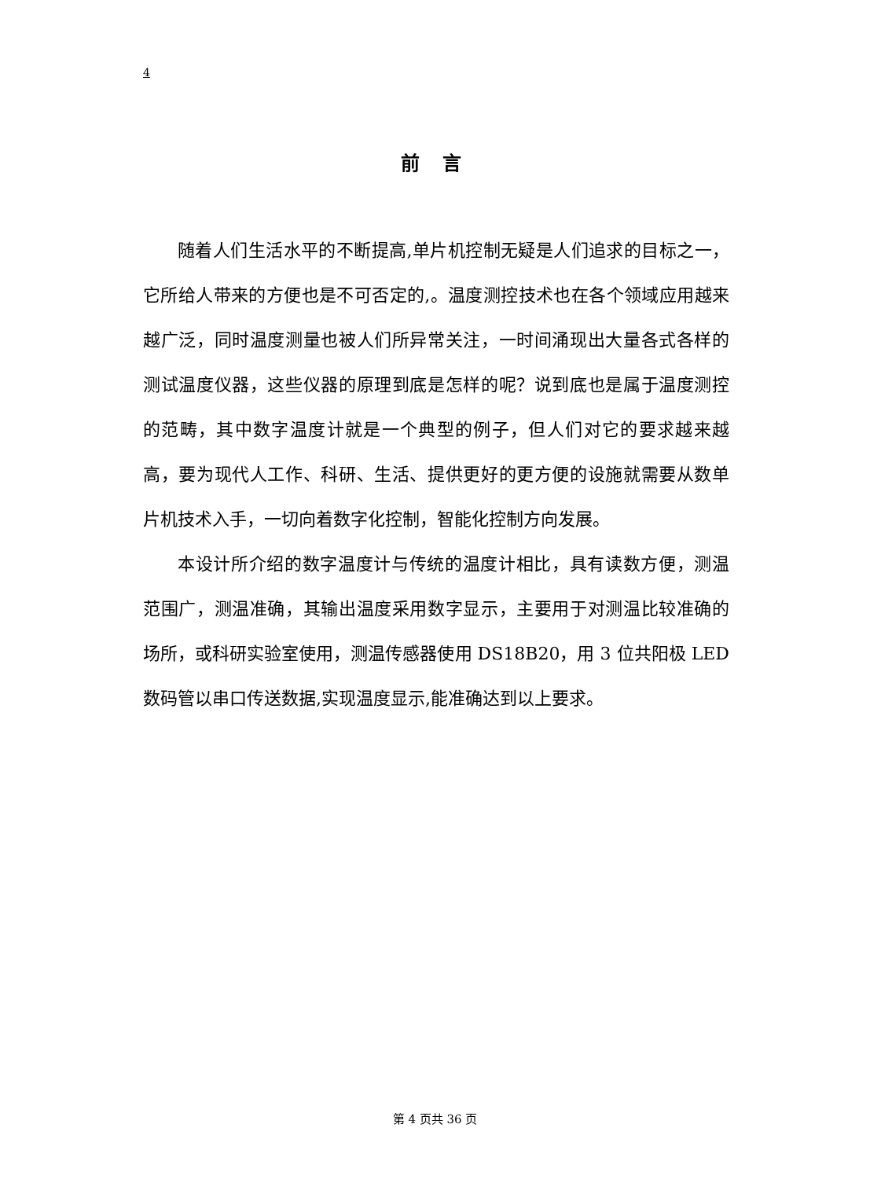4
前 言
随着人们生活水平的不断提高,单片机控制无疑是人们追求的目标之一，它所给人带来的方便也是不可否定的,。温度测控技术也在各个领域应用越来越广泛，同时温度测量也被人们所异常关注，一时间涌现出大量各式各样的测试温度仪器，这些仪器的原理到底是怎样的呢？说到底也是属于温度测控的范畴，其中数字温度计就是一个典型的例子，但人们对它的要求越来越高，要为现代人工作、科研、生活、提供更好的更方便的设施就需要从数单片机技术入手，一切向着数字化控制，智能化控制方向发展。
本设计所介绍的数字温度计与传统的温度计相比，具有读数方便，测温范围广，测温准确，其输出温度采用数字显示，主要用于对测温比较准确的场所，或科研实验室使用，测温传感器使用 DS18B20，用 3 位共阳极 LED 数码管以串口传送数据,实现温度显示,能准确达到以上要求。
第 4 页共 36 页